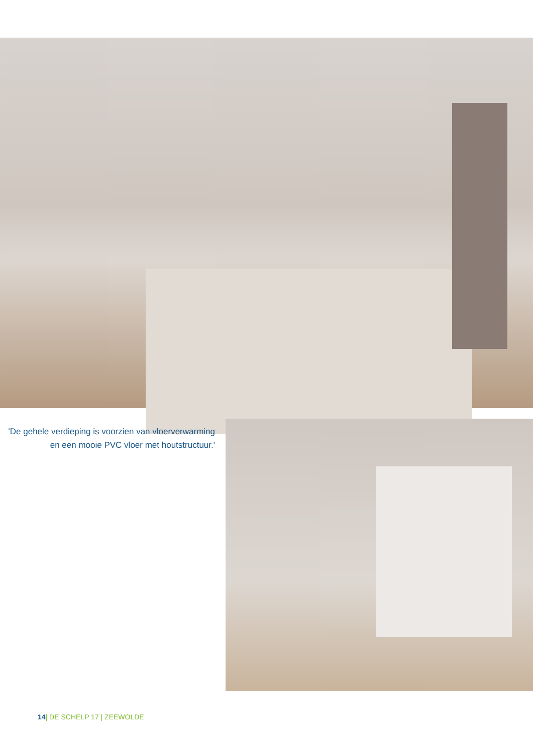'De gehele verdieping is voorzien van vloerverwarming en een mooie PVC vloer met houtstructuur.'
14| DE SCHELP 17 | ZEEWOLDE